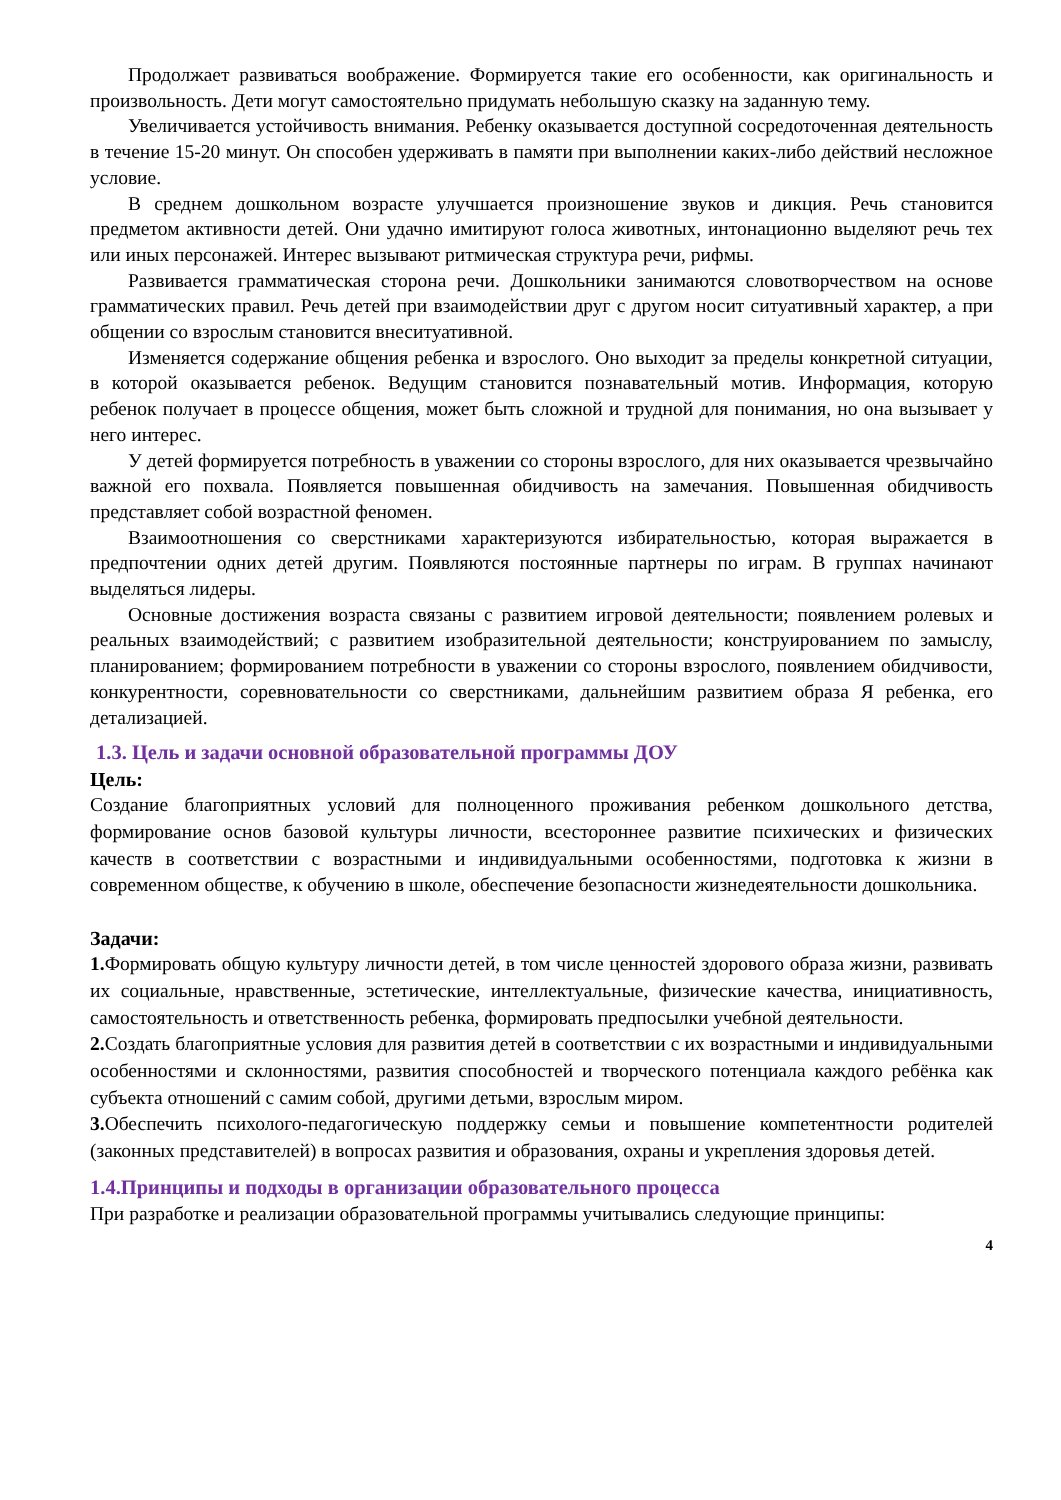Продолжает развиваться воображение. Формируется такие его особенности, как оригинальность и произвольность. Дети могут самостоятельно придумать небольшую сказку на заданную тему.
Увеличивается устойчивость внимания. Ребенку оказывается доступной сосредоточенная деятельность в течение 15-20 минут. Он способен удерживать в памяти при выполнении каких-либо действий несложное условие.
В среднем дошкольном возрасте улучшается произношение звуков и дикция. Речь становится предметом активности детей. Они удачно имитируют голоса животных, интонационно выделяют речь тех или иных персонажей. Интерес вызывают ритмическая структура речи, рифмы.
Развивается грамматическая сторона речи. Дошкольники занимаются словотворчеством на основе грамматических правил. Речь детей при взаимодействии друг с другом носит ситуативный характер, а при общении со взрослым становится внеситуативной.
Изменяется содержание общения ребенка и взрослого. Оно выходит за пределы конкретной ситуации, в которой оказывается ребенок. Ведущим становится познавательный мотив. Информация, которую ребенок получает в процессе общения, может быть сложной и трудной для понимания, но она вызывает у него интерес.
У детей формируется потребность в уважении со стороны взрослого, для них оказывается чрезвычайно важной его похвала. Появляется повышенная обидчивость на замечания. Повышенная обидчивость представляет собой возрастной феномен.
Взаимоотношения со сверстниками характеризуются избирательностью, которая выражается в предпочтении одних детей другим. Появляются постоянные партнеры по играм. В группах начинают выделяться лидеры.
Основные достижения возраста связаны с развитием игровой деятельности; появлением ролевых и реальных взаимодействий; с развитием изобразительной деятельности; конструированием по замыслу, планированием; формированием потребности в уважении со стороны взрослого, появлением обидчивости, конкурентности, соревновательности со сверстниками, дальнейшим развитием образа Я ребенка, его детализацией.
1.3. Цель и задачи основной образовательной программы ДОУ
Цель:
Создание благоприятных условий для полноценного проживания ребенком дошкольного детства, формирование основ базовой культуры личности, всестороннее развитие психических и физических качеств в соответствии с возрастными и индивидуальными особенностями, подготовка к жизни в современном обществе, к обучению в школе, обеспечение безопасности жизнедеятельности дошкольника.
Задачи:
1. Формировать общую культуру личности детей, в том числе ценностей здорового образа жизни, развивать их социальные, нравственные, эстетические, интеллектуальные, физические качества, инициативность, самостоятельность и ответственность ребенка, формировать предпосылки учебной деятельности.
2. Создать благоприятные условия для развития детей в соответствии с их возрастными и индивидуальными особенностями и склонностями, развития способностей и творческого потенциала каждого ребёнка как субъекта отношений с самим собой, другими детьми, взрослым миром.
3. Обеспечить психолого-педагогическую поддержку семьи и повышение компетентности родителей (законных представителей) в вопросах развития и образования, охраны и укрепления здоровья детей.
1.4.Принципы и подходы в организации образовательного процесса
При разработке и реализации образовательной программы учитывались следующие принципы:
4